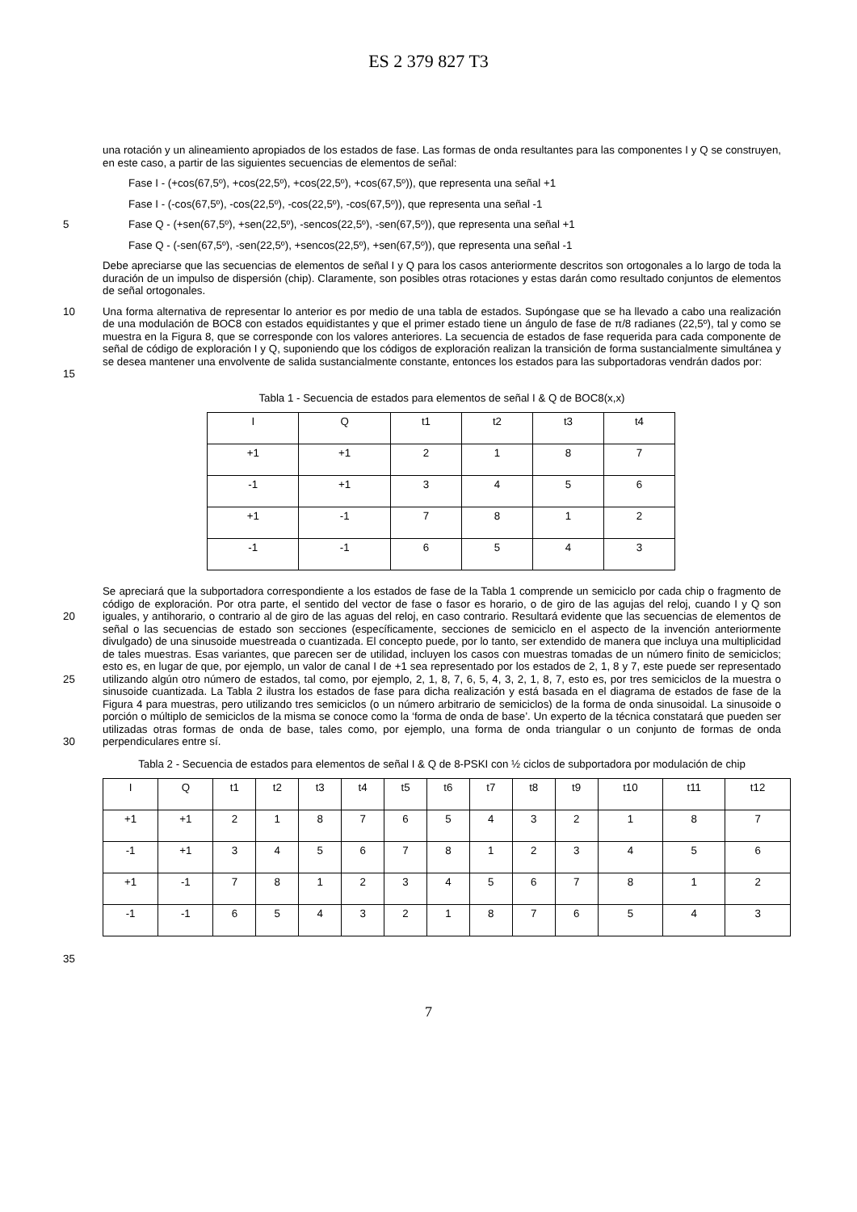ES 2 379 827 T3
una rotación y un alineamiento apropiados de los estados de fase. Las formas de onda resultantes para las componentes I y Q se construyen, en este caso, a partir de las siguientes secuencias de elementos de señal:
Fase I - (+cos(67,5º), +cos(22,5º), +cos(22,5º), +cos(67,5º)), que representa una señal +1
Fase I - (-cos(67,5º), -cos(22,5º), -cos(22,5º), -cos(67,5º)), que representa una señal -1
5 Fase Q - (+sen(67,5º), +sen(22,5º), -sencos(22,5º), -sen(67,5º)), que representa una señal +1
Fase Q - (-sen(67,5º), -sen(22,5º), +sencos(22,5º), +sen(67,5º)), que representa una señal -1
Debe apreciarse que las secuencias de elementos de señal I y Q para los casos anteriormente descritos son ortogonales a lo largo de toda la duración de un impulso de dispersión (chip). Claramente, son posibles otras rotaciones y estas darán como resultado conjuntos de elementos de señal ortogonales.
10
15
Una forma alternativa de representar lo anterior es por medio de una tabla de estados. Supóngase que se ha llevado a cabo una realización de una modulación de BOC8 con estados equidistantes y que el primer estado tiene un ángulo de fase de π/8 radianes (22,5º), tal y como se muestra en la Figura 8, que se corresponde con los valores anteriores. La secuencia de estados de fase requerida para cada componente de señal de código de exploración I y Q, suponiendo que los códigos de exploración realizan la transición de forma sustancialmente simultánea y se desea mantener una envolvente de salida sustancialmente constante, entonces los estados para las subportadoras vendrán dados por:
Tabla 1 - Secuencia de estados para elementos de señal I & Q de BOC8(x,x)
| I | Q | t1 | t2 | t3 | t4 |
| +1 | +1 | 2 | 1 | 8 | 7 |
| -1 | +1 | 3 | 4 | 5 | 6 |
| +1 | -1 | 7 | 8 | 1 | 2 |
| -1 | -1 | 6 | 5 | 4 | 3 |
20
25
30
Se apreciará que la subportadora correspondiente a los estados de fase de la Tabla 1 comprende un semiciclo por cada chip o fragmento de código de exploración. Por otra parte, el sentido del vector de fase o fasor es horario, o de giro de las agujas del reloj, cuando I y Q son iguales, y antihorario, o contrario al de giro de las aguas del reloj, en caso contrario. Resultará evidente que las secuencias de elementos de señal o las secuencias de estado son secciones (específicamente, secciones de semiciclo en el aspecto de la invención anteriormente divulgado) de una sinusoide muestreada o cuantizada. El concepto puede, por lo tanto, ser extendido de manera que incluya una multiplicidad de tales muestras. Esas variantes, que parecen ser de utilidad, incluyen los casos con muestras tomadas de un número finito de semiciclos; esto es, en lugar de que, por ejemplo, un valor de canal I de +1 sea representado por los estados de 2, 1, 8 y 7, este puede ser representado utilizando algún otro número de estados, tal como, por ejemplo, 2, 1, 8, 7, 6, 5, 4, 3, 2, 1, 8, 7, esto es, por tres semiciclos de la muestra o sinusoide cuantizada. La Tabla 2 ilustra los estados de fase para dicha realización y está basada en el diagrama de estados de fase de la Figura 4 para muestras, pero utilizando tres semiciclos (o un número arbitrario de semiciclos) de la forma de onda sinusoidal. La sinusoide o porción o múltiplo de semiciclos de la misma se conoce como la ‘forma de onda de base’. Un experto de la técnica constatará que pueden ser utilizadas otras formas de onda de base, tales como, por ejemplo, una forma de onda triangular o un conjunto de formas de onda perpendiculares entre sí.
Tabla 2 - Secuencia de estados para elementos de señal I & Q de 8-PSKI con ½ ciclos de subportadora por modulación de chip
| I | Q | t1 | t2 | t3 | t4 | t5 | t6 | t7 | t8 | t9 | t10 | t11 | t12 |
| +1 | +1 | 2 | 1 | 8 | 7 | 6 | 5 | 4 | 3 | 2 | 1 | 8 | 7 |
| -1 | +1 | 3 | 4 | 5 | 6 | 7 | 8 | 1 | 2 | 3 | 4 | 5 | 6 |
| +1 | -1 | 7 | 8 | 1 | 2 | 3 | 4 | 5 | 6 | 7 | 8 | 1 | 2 |
| -1 | -1 | 6 | 5 | 4 | 3 | 2 | 1 | 8 | 7 | 6 | 5 | 4 | 3 |
35
7